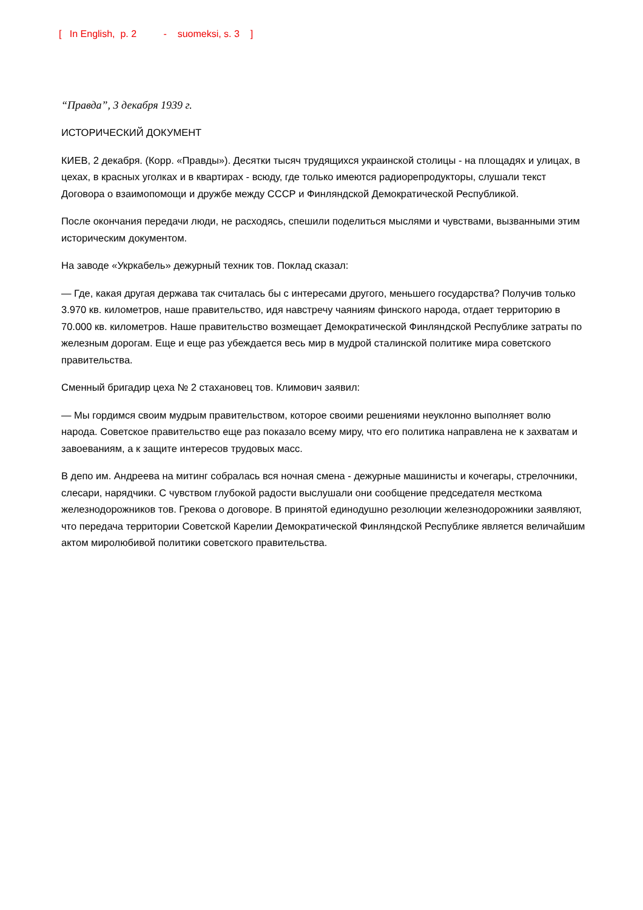[ In English, p. 2 - suomeksi, s. 3 ]
“Правда”, 3 декабря 1939 г.
ИСТОРИЧЕСКИЙ ДОКУМЕНТ
КИЕВ, 2 декабря. (Корр. «Правды»). Десятки тысяч трудящихся украинской столицы - на площадях и улицах, в цехах, в красных уголках и в квартирах - всюду, где только имеются радиорепродукторы, слушали текст Договора о взаимопомощи и дружбе между СССР и Финляндской Демократической Республикой.
После окончания передачи люди, не расходясь, спешили поделиться мыслями и чувствами, вызванными этим историческим документом.
На заводе «Укркабель» дежурный техник тов. Поклад сказал:
— Где, какая другая держава так считалась бы с интересами другого, меньшего государства? Получив только 3.970 кв. километров, наше правительство, идя навстречу чаяниям финского народа, отдает территорию в 70.000 кв. километров. Наше правительство возмещает Демократической Финляндской Республике затраты по железным дорогам. Еще и еще раз убеждается весь мир в мудрой сталинской политике мира советского правительства.
Сменный бригадир цеха № 2 стахановец тов. Климович заявил:
— Мы гордимся своим мудрым правительством, которое своими решениями неуклонно выполняет волю народа. Советское правительство еще раз показало всему миру, что его политика направлена не к захватам и завоеваниям, а к защите интересов трудовых масс.
В депо им. Андреева на митинг собралась вся ночная смена - дежурные машинисты и кочегары, стрелочники, слесари, нарядчики. С чувством глубокой радости выслушали они сообщение председателя месткома железнодорожников тов. Грекова о договоре. В принятой единодушно резолюции железнодорожники заявляют, что передача территории Советской Карелии Демократической Финляндской Республике является величайшим актом миролюбивой политики советского правительства.